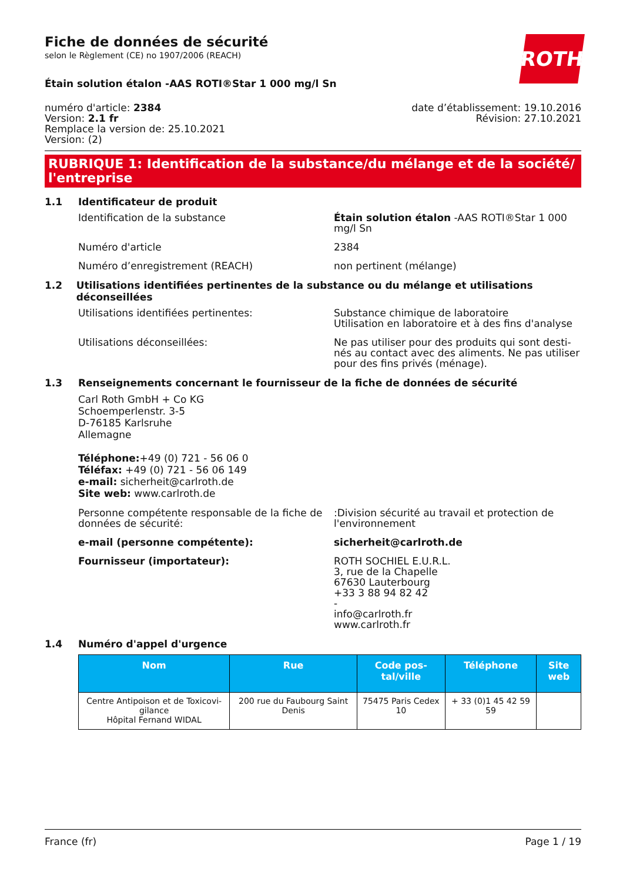ROTH
Fiche de données de sécurité
selon le Règlement (CE) no 1907/2006 (REACH)
Étain solution étalon -AAS ROTI®Star 1 000 mg/l Sn
numéro d'article: 2384
Version: 2.1 fr
Remplace la version de: 25.10.2021
Version: (2)
date d’établissement: 19.10.2016
Révision: 27.10.2021
RUBRIQUE 1: Identification de la substance/du mélange et de la société/ l'entreprise
1.1 Identificateur de produit
Identification de la substance Étain solution étalon -AAS ROTI®Star 1 000 mg/l Sn
Numéro d'article 2384
Numéro d’enregistrement (REACH) non pertinent (mélange)
1.2 Utilisations identifiées pertinentes de la substance ou du mélange et utilisations déconseillées
Utilisations identifiées pertinentes: Substance chimique de laboratoire
Utilisation en laboratoire et à des fins d'analyse
Utilisations déconseillées: Ne pas utiliser pour des produits qui sont desti­nés au contact avec des aliments. Ne pas utiliser pour des fins privés (ménage).
1.3 Renseignements concernant le fournisseur de la fiche de données de sécurité
Carl Roth GmbH + Co KG
Schoemperlenstr. 3-5
D-76185 Karlsruhe
Allemagne
Téléphone:+49 (0) 721 - 56 06 0
Téléfax: +49 (0) 721 - 56 06 149
e-mail: sicherheit@carlroth.de
Site web: www.carlroth.de
Personne compétente responsable de la fiche de données de sécurité:
:Division sécurité au travail et protection de l'envi­ronnement
e-mail (personne compétente): sicherheit@carlroth.de
Fournisseur (importateur): ROTH SOCHIEL E.U.R.L.
3, rue de la Chapelle
67630 Lauterbourg
+33 3 88 94 82 42
-
info@carlroth.fr
www.carlroth.fr
1.4 Numéro d'appel d'urgence
| Nom | Rue | Code pos­tal/ville | Téléphone | Site web |
| --- | --- | --- | --- | --- |
| Centre Antipoison et de Toxicovi­gilance Hôpital Fernand WIDAL | 200 rue du Faubourg Saint Denis | 75475 Paris Cedex 10 | + 33 (0)1 45 42 59 59 | |
France (fr) Page 1 / 19